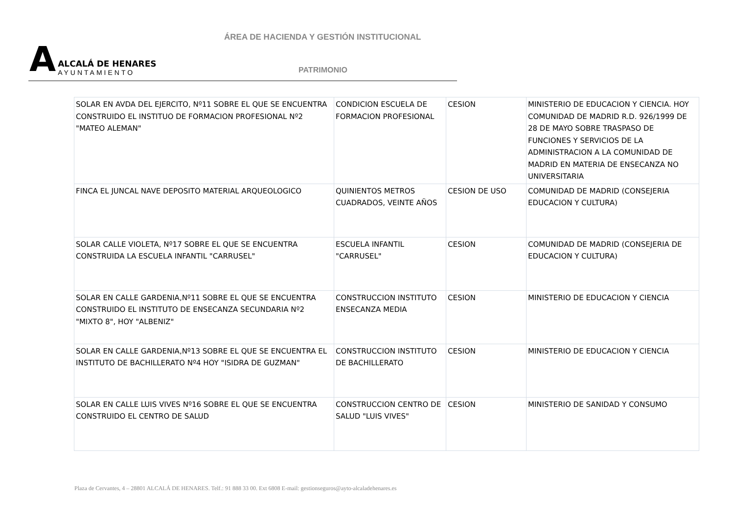ÁREA DE HACIENDA Y GESTIÓN INSTITUCIONAL
A
ALCALÁ DE HENARES
AYUNTAMIENTO
PATRIMONIO
| SOLAR EN AVDA DEL EJERCITO, Nº11 SOBRE EL QUE SE ENCUENTRA CONSTRUIDO EL INSTITUO DE FORMACION PROFESIONAL Nº2 "MATEO ALEMAN" | CONDICION ESCUELA DE FORMACION PROFESIONAL | CESION | MINISTERIO DE EDUCACION Y CIENCIA. HOY COMUNIDAD DE MADRID R.D. 926/1999 DE 28 DE MAYO SOBRE TRASPASO DE FUNCIONES Y SERVICIOS DE LA ADMINISTRACION A LA COMUNIDAD DE MADRID EN MATERIA DE ENSECANZA NO UNIVERSITARIA |
| FINCA EL JUNCAL NAVE DEPOSITO MATERIAL ARQUEOLOGICO | QUINIENTOS METROS CUADRADOS, VEINTE AÑOS | CESION DE USO | COMUNIDAD DE MADRID (CONSEJERIA EDUCACION Y CULTURA) |
| SOLAR CALLE VIOLETA, Nº17 SOBRE EL QUE SE ENCUENTRA CONSTRUIDA LA ESCUELA INFANTIL "CARRUSEL" | ESCUELA INFANTIL "CARRUSEL" | CESION | COMUNIDAD DE MADRID (CONSEJERIA DE EDUCACION Y CULTURA) |
| SOLAR EN CALLE GARDENIA,Nº11 SOBRE EL QUE SE ENCUENTRA CONSTRUIDO EL INSTITUTO DE ENSECANZA SECUNDARIA Nº2 "MIXTO 8", HOY "ALBENIZ" | CONSTRUCCION INSTITUTO ENSECANZA MEDIA | CESION | MINISTERIO DE EDUCACION Y CIENCIA |
| SOLAR EN CALLE GARDENIA,Nº13 SOBRE EL QUE SE ENCUENTRA EL INSTITUTO DE BACHILLERATO Nº4 HOY "ISIDRA DE GUZMAN" | CONSTRUCCION INSTITUTO DE BACHILLERATO | CESION | MINISTERIO DE EDUCACION Y CIENCIA |
| SOLAR EN CALLE LUIS VIVES Nº16 SOBRE EL QUE SE ENCUENTRA CONSTRUIDO EL CENTRO DE SALUD | CONSTRUCCION CENTRO DE SALUD "LUIS VIVES" | CESION | MINISTERIO DE SANIDAD Y CONSUMO |
Plaza de Cervantes, 4 – 28801 ALCALÁ DE HENARES. Telf.: 91 888 33 00. Ext 6808 E-mail: gestionseguros@ayto-alcaladehenares.es